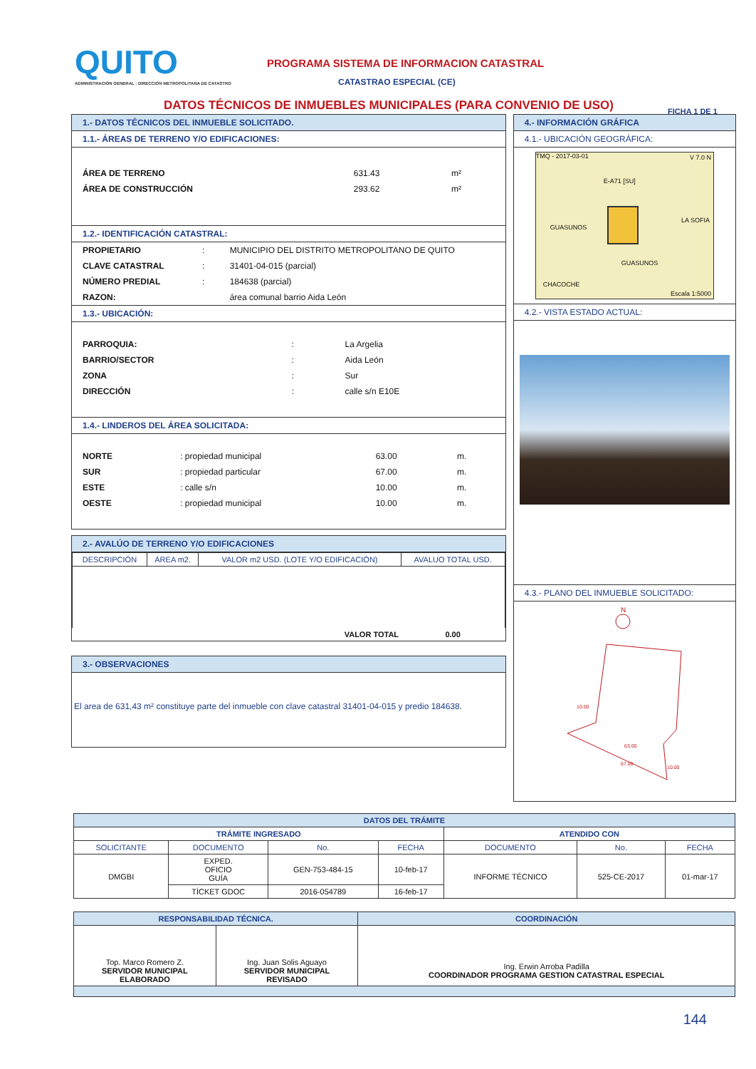QUITO
ADMINISTRACIÓN GENERAL : DIRECCIÓN METROPOLITANA DE CATASTRO
PROGRAMA SISTEMA DE INFORMACION CATASTRAL
CATASTRAO ESPECIAL (CE)
DATOS TÉCNICOS DE INMUEBLES MUNICIPALES (PARA CONVENIO DE USO)
FICHA 1 DE 1
1.- DATOS TÉCNICOS DEL INMUEBLE SOLICITADO.
1.1.- ÁREAS DE TERRENO Y/O EDIFICACIONES:
| ÁREA DE TERRENO | 631.43 | m² |
| ÁREA DE CONSTRUCCIÓN | 293.62 | m² |
1.2.- IDENTIFICACIÓN CATASTRAL:
| PROPIETARIO | : | MUNICIPIO DEL DISTRITO METROPOLITANO DE QUITO |
| CLAVE CATASTRAL | : | 31401-04-015 (parcial) |
| NÚMERO PREDIAL | : | 184638 (parcial) |
| RAZON: | | área comunal barrio Aida León |
1.3.- UBICACIÓN:
| PARROQUIA: | : | La Argelia |
| BARRIO/SECTOR | : | Aida León |
| ZONA | : | Sur |
| DIRECCIÓN | : | calle s/n E10E |
1.4.- LINDEROS DEL ÁREA SOLICITADA:
| NORTE | : propiedad municipal | 63.00 | m. |
| SUR | : propiedad particular | 67.00 | m. |
| ESTE | : calle s/n | 10.00 | m. |
| OESTE | : propiedad municipal | 10.00 | m. |
2.- AVALÚO DE TERRENO Y/O EDIFICACIONES
| DESCRIPCIÓN | ÁREA m2. | VALOR m2 USD. (LOTE Y/O EDIFICACIÓN) | AVALUO TOTAL USD. |
| --- | --- | --- | --- |
| | | VALOR TOTAL | 0.00 |
3.- OBSERVACIONES
El area de 631,43 m² constituye parte del inmueble con clave catastral 31401-04-015 y predio 184638.
4.- INFORMACIÓN GRÁFICA
4.1.- UBICACIÓN GEOGRÁFICA:
TMQ - 2017-03-01 V 7.0 N
E-A71 [SU]
GUASUNOS
GUASUNOS
LA SOFIA
CHACOCHE
Escala 1:5000
4.2.- VISTA ESTADO ACTUAL:
4.3.- PLANO DEL INMUEBLE SOLICITADO:
N
63.00
67.00
10.00
10.00
| DATOS DEL TRÁMITE | | | | | | |
| --- | --- | --- | --- | --- | --- | --- |
| TRÁMITE INGRESADO | | | | ATENDIDO CON | | |
| SOLICITANTE | DOCUMENTO | No. | FECHA | DOCUMENTO | No. | FECHA |
| DMGBI | EXPED. OFICIO GUÍA | GEN-753-484-15 | 10-feb-17 | INFORME TÉCNICO | 525-CE-2017 | 01-mar-17 |
| | TÍCKET GDOC | 2016-054789 | 16-feb-17 | | | |
| RESPONSABILIDAD TÉCNICA. | | COORDINACIÓN |
| --- | --- | --- |
| Top. Marco Romero Z. SERVIDOR MUNICIPAL ELABORADO | Ing. Juan Solis Aguayo SERVIDOR MUNICIPAL REVISADO | Ing. Erwin Arroba Padilla COORDINADOR PROGRAMA GESTION CATASTRAL ESPECIAL |
144